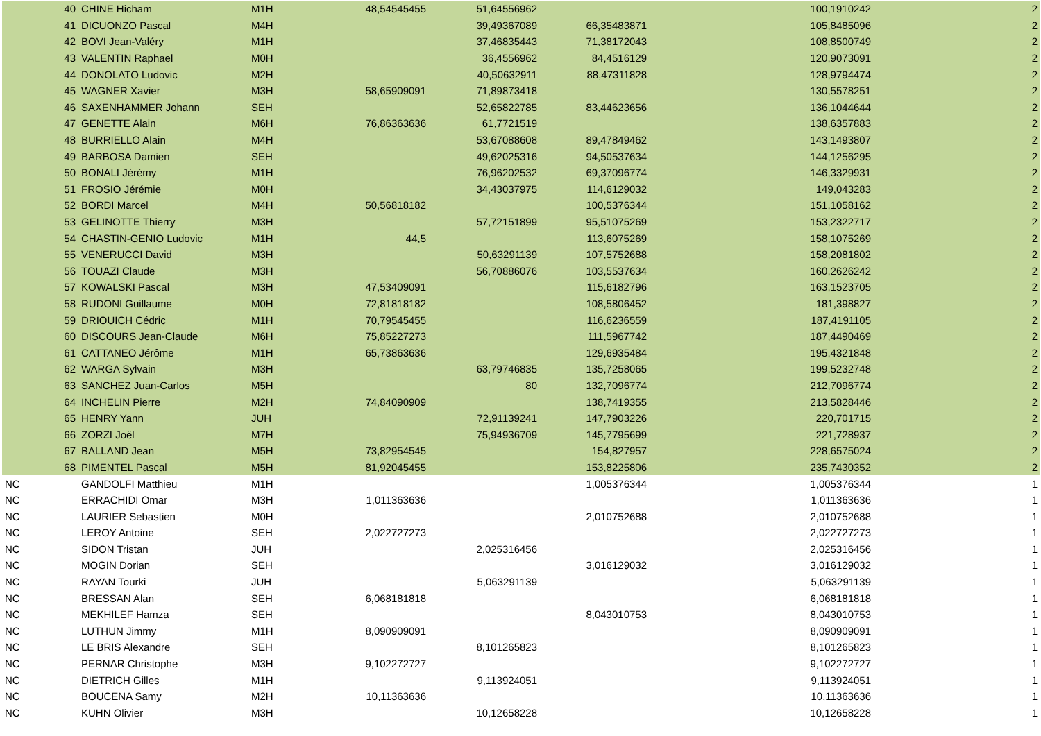| 40 | CHINE Hicham | M1H | 48,54545455 | 51,64556962 | | 100,1910242 | 2 |
| 41 | DICUONZO Pascal | M4H | | 39,49367089 | 66,35483871 | 105,8485096 | 2 |
| 42 | BOVI Jean-Valéry | M1H | | 37,46835443 | 71,38172043 | 108,8500749 | 2 |
| 43 | VALENTIN Raphael | M0H | | 36,4556962 | 84,4516129 | 120,9073091 | 2 |
| 44 | DONOLATO Ludovic | M2H | | 40,50632911 | 88,47311828 | 128,9794474 | 2 |
| 45 | WAGNER Xavier | M3H | 58,65909091 | 71,89873418 | | 130,5578251 | 2 |
| 46 | SAXENHAMMER Johann | SEH | | 52,65822785 | 83,44623656 | 136,1044644 | 2 |
| 47 | GENETTE Alain | M6H | 76,86363636 | 61,7721519 | | 138,6357883 | 2 |
| 48 | BURRIELLO Alain | M4H | | 53,67088608 | 89,47849462 | 143,1493807 | 2 |
| 49 | BARBOSA Damien | SEH | | 49,62025316 | 94,50537634 | 144,1256295 | 2 |
| 50 | BONALI Jérémy | M1H | | 76,96202532 | 69,37096774 | 146,3329931 | 2 |
| 51 | FROSIO Jérémie | M0H | | 34,43037975 | 114,6129032 | 149,043283 | 2 |
| 52 | BORDI Marcel | M4H | 50,56818182 | | 100,5376344 | 151,1058162 | 2 |
| 53 | GELINOTTE Thierry | M3H | | 57,72151899 | 95,51075269 | 153,2322717 | 2 |
| 54 | CHASTIN-GENIO Ludovic | M1H | 44,5 | | 113,6075269 | 158,1075269 | 2 |
| 55 | VENERUCCI David | M3H | | 50,63291139 | 107,5752688 | 158,2081802 | 2 |
| 56 | TOUAZI Claude | M3H | | 56,70886076 | 103,5537634 | 160,2626242 | 2 |
| 57 | KOWALSKI Pascal | M3H | 47,53409091 | | 115,6182796 | 163,1523705 | 2 |
| 58 | RUDONI Guillaume | M0H | 72,81818182 | | 108,5806452 | 181,398827 | 2 |
| 59 | DRIOUICH Cédric | M1H | 70,79545455 | | 116,6236559 | 187,4191105 | 2 |
| 60 | DISCOURS Jean-Claude | M6H | 75,85227273 | | 111,5967742 | 187,4490469 | 2 |
| 61 | CATTANEO Jérôme | M1H | 65,73863636 | | 129,6935484 | 195,4321848 | 2 |
| 62 | WARGA Sylvain | M3H | | 63,79746835 | 135,7258065 | 199,5232748 | 2 |
| 63 | SANCHEZ Juan-Carlos | M5H | | 80 | 132,7096774 | 212,7096774 | 2 |
| 64 | INCHELIN Pierre | M2H | 74,84090909 | | 138,7419355 | 213,5828446 | 2 |
| 65 | HENRY Yann | JUH | | 72,91139241 | 147,7903226 | 220,701715 | 2 |
| 66 | ZORZI Joël | M7H | | 75,94936709 | 145,7795699 | 221,728937 | 2 |
| 67 | BALLAND Jean | M5H | 73,82954545 | | 154,827957 | 228,6575024 | 2 |
| 68 | PIMENTEL Pascal | M5H | 81,92045455 | | 153,8225806 | 235,7430352 | 2 |
| NC | GANDOLFI Matthieu | M1H | | | 1,005376344 | 1,005376344 | 1 |
| NC | ERRACHIDI Omar | M3H | 1,011363636 | | | 1,011363636 | 1 |
| NC | LAURIER Sebastien | M0H | | | 2,010752688 | 2,010752688 | 1 |
| NC | LEROY Antoine | SEH | 2,022727273 | | | 2,022727273 | 1 |
| NC | SIDON Tristan | JUH | | 2,025316456 | | 2,025316456 | 1 |
| NC | MOGIN Dorian | SEH | | | 3,016129032 | 3,016129032 | 1 |
| NC | RAYAN Tourki | JUH | | 5,063291139 | | 5,063291139 | 1 |
| NC | BRESSAN Alan | SEH | 6,068181818 | | | 6,068181818 | 1 |
| NC | MEKHILEF Hamza | SEH | | | 8,043010753 | 8,043010753 | 1 |
| NC | LUTHUN Jimmy | M1H | 8,090909091 | | | 8,090909091 | 1 |
| NC | LE BRIS Alexandre | SEH | | 8,101265823 | | 8,101265823 | 1 |
| NC | PERNAR Christophe | M3H | 9,102272727 | | | 9,102272727 | 1 |
| NC | DIETRICH Gilles | M1H | | 9,113924051 | | 9,113924051 | 1 |
| NC | BOUCENA Samy | M2H | 10,11363636 | | | 10,11363636 | 1 |
| NC | KUHN Olivier | M3H | | 10,12658228 | | 10,12658228 | 1 |